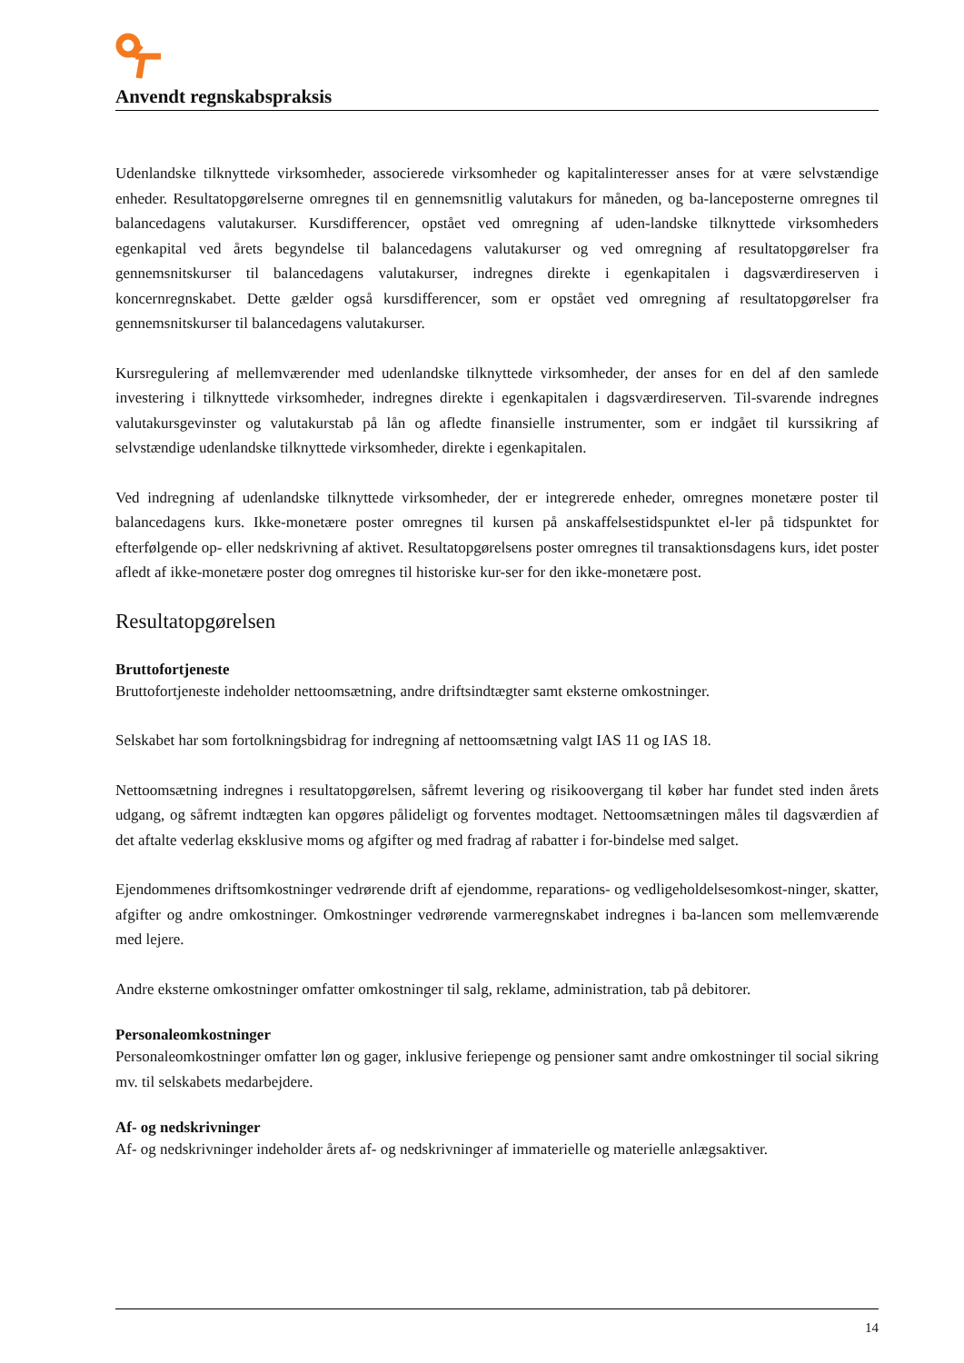Anvendt regnskabspraksis
Udenlandske tilknyttede virksomheder, associerede virksomheder og kapitalinteresser anses for at være selvstændige enheder. Resultatopgørelserne omregnes til en gennemsnitlig valutakurs for måneden, og ba-lanceposterne omregnes til balancedagens valutakurser. Kursdifferencer, opstået ved omregning af uden-landske tilknyttede virksomheders egenkapital ved årets begyndelse til balancedagens valutakurser og ved omregning af resultatopgørelser fra gennemsnitskurser til balancedagens valutakurser, indregnes direkte i egenkapitalen i dagsværdireserven i koncernregnskabet. Dette gælder også kursdifferencer, som er opstået ved omregning af resultatopgørelser fra gennemsnitskurser til balancedagens valutakurser.
Kursregulering af mellemværender med udenlandske tilknyttede virksomheder, der anses for en del af den samlede investering i tilknyttede virksomheder, indregnes direkte i egenkapitalen i dagsværdireserven. Til-svarende indregnes valutakursgevinster og valutakurstab på lån og afledte finansielle instrumenter, som er indgået til kurssikring af selvstændige udenlandske tilknyttede virksomheder, direkte i egenkapitalen.
Ved indregning af udenlandske tilknyttede virksomheder, der er integrerede enheder, omregnes monetære poster til balancedagens kurs. Ikke-monetære poster omregnes til kursen på anskaffelsestidspunktet el-ler på tidspunktet for efterfølgende op- eller nedskrivning af aktivet. Resultatopgørelsens poster omregnes til transaktionsdagens kurs, idet poster afledt af ikke-monetære poster dog omregnes til historiske kur-ser for den ikke-monetære post.
Resultatopgørelsen
Bruttofortjeneste
Bruttofortjeneste indeholder nettoomsætning, andre driftsindtægter samt eksterne omkostninger.
Selskabet har som fortolkningsbidrag for indregning af nettoomsætning valgt IAS 11 og IAS 18.
Nettoomsætning indregnes i resultatopgørelsen, såfremt levering og risikoovergang til køber har fundet sted inden årets udgang, og såfremt indtægten kan opgøres pålideligt og forventes modtaget. Nettoomsætningen måles til dagsværdien af det aftalte vederlag eksklusive moms og afgifter og med fradrag af rabatter i for-bindelse med salget.
Ejendommenes driftsomkostninger vedrørende drift af ejendomme, reparations- og vedligeholdelsesomkost-ninger, skatter, afgifter og andre omkostninger. Omkostninger vedrørende varmeregnskabet indregnes i ba-lancen som mellemværende med lejere.
Andre eksterne omkostninger omfatter omkostninger til salg, reklame, administration, tab på debitorer.
Personaleomkostninger
Personaleomkostninger omfatter løn og gager, inklusive feriepenge og pensioner samt andre omkostninger til social sikring mv. til selskabets medarbejdere.
Af- og nedskrivninger
Af- og nedskrivninger indeholder årets af- og nedskrivninger af immaterielle og materielle anlægsaktiver.
14